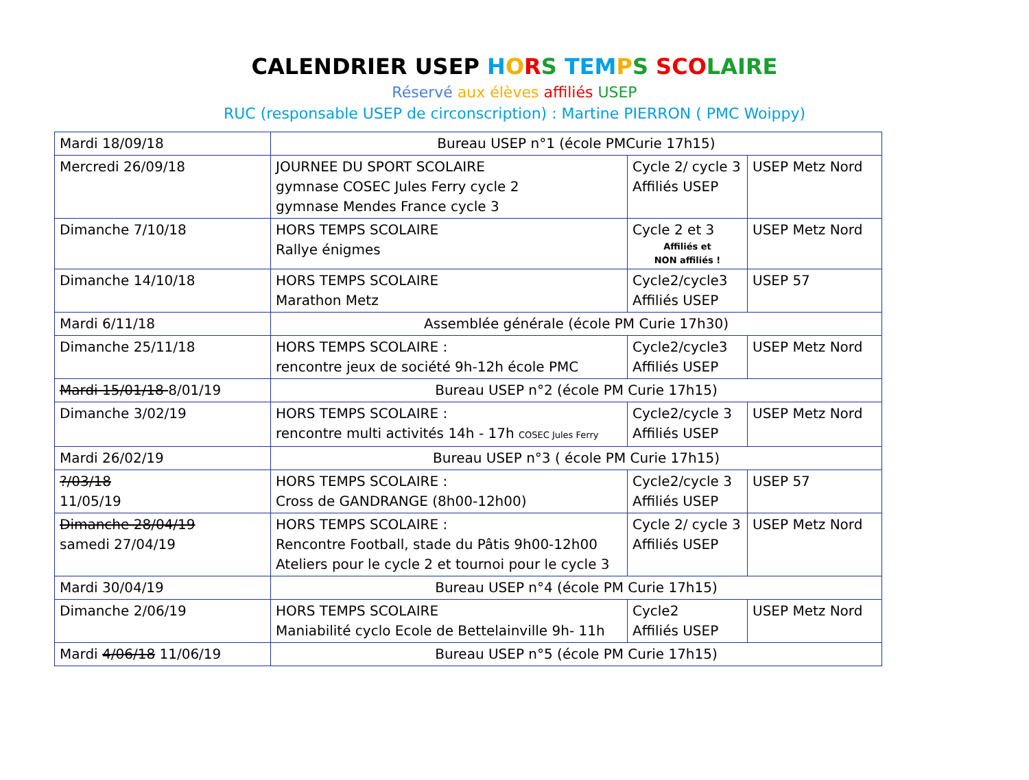CALENDRIER USEP HORS TEM PS SCO LAIRE
Réservé aux élèves affiliés USEP
RUC (responsable USEP de circonscription) : Martine PIERRON ( PMC Woippy)
| Mardi 18/09/18 | Bureau USEP n°1 (école PMCurie 17h15) | | |
| Mercredi 26/09/18 | JOURNEE DU SPORT SCOLAIRE gymnase COSEC Jules Ferry cycle 2 gymnase Mendes France cycle 3 | Cycle 2/ cycle 3 Affiliés USEP | USEP Metz Nord |
| Dimanche 7/10/18 | HORS TEMPS SCOLAIRE Rallye énigmes | Cycle 2 et 3 Affiliés et NON affiliés ! | USEP Metz Nord |
| Dimanche 14/10/18 | HORS TEMPS SCOLAIRE Marathon Metz | Cycle2/cycle3 Affiliés USEP | USEP 57 |
| Mardi 6/11/18 | Assemblée générale (école PM Curie 17h30) | | |
| Dimanche 25/11/18 | HORS TEMPS SCOLAIRE : rencontre jeux de société 9h-12h école PMC | Cycle2/cycle3 Affiliés USEP | USEP Metz Nord |
| Mardi 15/01/18 8/01/19 | Bureau USEP n°2 (école PM Curie 17h15) | | |
| Dimanche 3/02/19 | HORS TEMPS SCOLAIRE : rencontre multi activités 14h - 17h COSEC Jules Ferry | Cycle2/cycle 3 Affiliés USEP | USEP Metz Nord |
| Mardi 26/02/19 | Bureau USEP n°3 ( école PM Curie 17h15) | | |
| ?/03/18 11/05/19 | HORS TEMPS SCOLAIRE : Cross de GANDRANGE (8h00-12h00) | Cycle2/cycle 3 Affiliés USEP | USEP 57 |
| Dimanche 28/04/19 samedi 27/04/19 | HORS TEMPS SCOLAIRE : Rencontre Football, stade du Pâtis 9h00-12h00 Ateliers pour le cycle 2 et tournoi pour le cycle 3 | Cycle 2/ cycle 3 Affiliés USEP | USEP Metz Nord |
| Mardi 30/04/19 | Bureau USEP n°4 (école PM Curie 17h15) | | |
| Dimanche 2/06/19 | HORS TEMPS SCOLAIRE Maniabilité cyclo Ecole de Bettelainville 9h- 11h | Cycle2 Affiliés USEP | USEP Metz Nord |
| Mardi 4/06/18 11/06/19 | Bureau USEP n°5 (école PM Curie 17h15) | | |